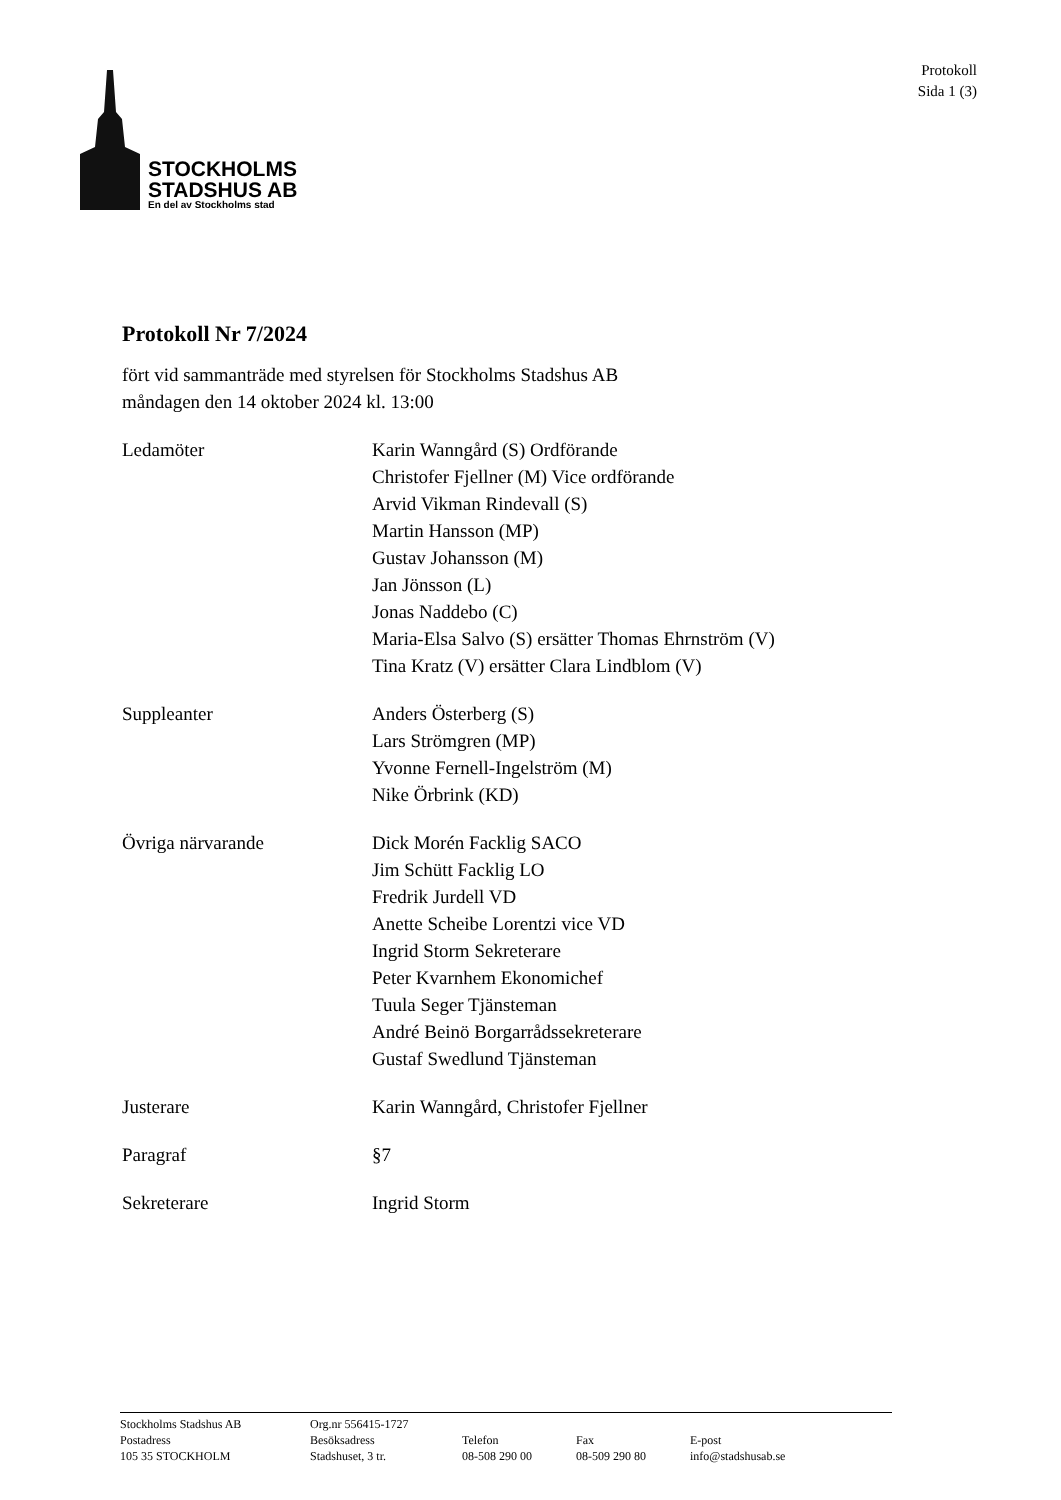STOCKHOLMS
STADSHUS AB
En del av Stockholms stad
Protokoll
Sida 1 (3)
Protokoll Nr 7/2024
fört vid sammanträde med styrelsen för Stockholms Stadshus AB
måndagen den 14 oktober 2024 kl. 13:00
Ledamöter Karin Wanngård (S) Ordförande
Christofer Fjellner (M) Vice ordförande
Arvid Vikman Rindevall (S)
Martin Hansson (MP)
Gustav Johansson (M)
Jan Jönsson (L)
Jonas Naddebo (C)
Maria-Elsa Salvo (S) ersätter Thomas Ehrnström (V)
Tina Kratz (V) ersätter Clara Lindblom (V)
Suppleanter Anders Österberg (S)
Lars Strömgren (MP)
Yvonne Fernell-Ingelström (M)
Nike Örbrink (KD)
Övriga närvarande Dick Morén Facklig SACO
Jim Schütt Facklig LO
Fredrik Jurdell VD
Anette Scheibe Lorentzi vice VD
Ingrid Storm Sekreterare
Peter Kvarnhem Ekonomichef
Tuula Seger Tjänsteman
André Beinö Borgarrådssekreterare
Gustaf Swedlund Tjänsteman
Justerare Karin Wanngård, Christofer Fjellner
Paragraf §7
Sekreterare Ingrid Storm
| Stockholms Stadshus AB | Org.nr 556415-1727 | | | |
| Postadress | Besöksadress | Telefon | Fax | E-post |
| 105 35 STOCKHOLM | Stadshuset, 3 tr. | 08-508 290 00 | 08-509 290 80 | info@stadshusab.se |